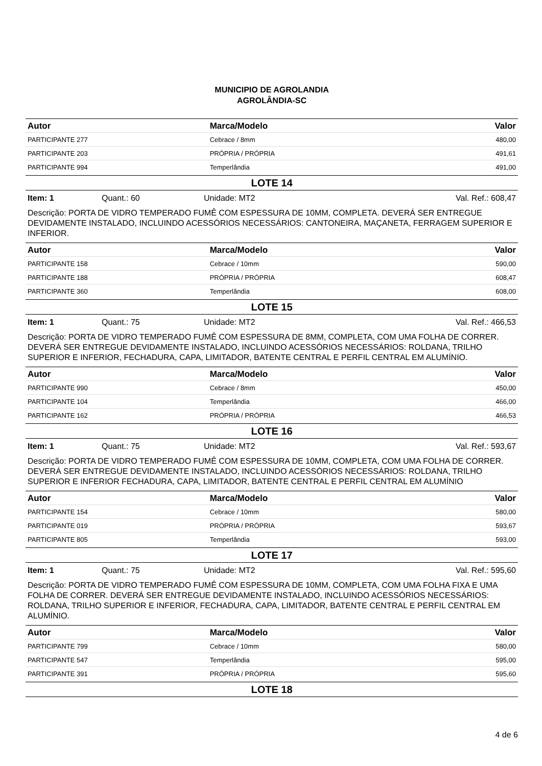MUNICIPIO DE AGROLANDIA
AGROLÂNDIA-SC
| Autor | Marca/Modelo | Valor |
| --- | --- | --- |
| PARTICIPANTE 277 | Cebrace / 8mm | 480,00 |
| PARTICIPANTE 203 | PRÓPRIA / PRÓPRIA | 491,61 |
| PARTICIPANTE 994 | Temperlândia | 491,00 |
LOTE 14
Item: 1 Quant.: 60 Unidade: MT2 Val. Ref.: 608,47
Descrição: PORTA DE VIDRO TEMPERADO FUMÊ COM ESPESSURA DE 10MM, COMPLETA. DEVERÁ SER ENTREGUE DEVIDAMENTE INSTALADO, INCLUINDO ACESSÓRIOS NECESSÁRIOS: CANTONEIRA, MAÇANETA, FERRAGEM SUPERIOR E INFERIOR.
| Autor | Marca/Modelo | Valor |
| --- | --- | --- |
| PARTICIPANTE 158 | Cebrace / 10mm | 590,00 |
| PARTICIPANTE 188 | PRÓPRIA / PRÓPRIA | 608,47 |
| PARTICIPANTE 360 | Temperlândia | 608,00 |
LOTE 15
Item: 1 Quant.: 75 Unidade: MT2 Val. Ref.: 466,53
Descrição: PORTA DE VIDRO TEMPERADO FUMÊ COM ESPESSURA DE 8MM, COMPLETA, COM UMA FOLHA DE CORRER. DEVERÁ SER ENTREGUE DEVIDAMENTE INSTALADO, INCLUINDO ACESSÓRIOS NECESSÁRIOS: ROLDANA, TRILHO SUPERIOR E INFERIOR, FECHADURA, CAPA, LIMITADOR, BATENTE CENTRAL E PERFIL CENTRAL EM ALUMÍNIO.
| Autor | Marca/Modelo | Valor |
| --- | --- | --- |
| PARTICIPANTE 990 | Cebrace / 8mm | 450,00 |
| PARTICIPANTE 104 | Temperlândia | 466,00 |
| PARTICIPANTE 162 | PRÓPRIA / PRÓPRIA | 466,53 |
LOTE 16
Item: 1 Quant.: 75 Unidade: MT2 Val. Ref.: 593,67
Descrição: PORTA DE VIDRO TEMPERADO FUMÊ COM ESPESSURA DE 10MM, COMPLETA, COM UMA FOLHA DE CORRER. DEVERÁ SER ENTREGUE DEVIDAMENTE INSTALADO, INCLUINDO ACESSÓRIOS NECESSÁRIOS: ROLDANA, TRILHO SUPERIOR E INFERIOR FECHADURA, CAPA, LIMITADOR, BATENTE CENTRAL E PERFIL CENTRAL EM ALUMÍNIO
| Autor | Marca/Modelo | Valor |
| --- | --- | --- |
| PARTICIPANTE 154 | Cebrace / 10mm | 580,00 |
| PARTICIPANTE 019 | PRÓPRIA / PRÓPRIA | 593,67 |
| PARTICIPANTE 805 | Temperlândia | 593,00 |
LOTE 17
Item: 1 Quant.: 75 Unidade: MT2 Val. Ref.: 595,60
Descrição: PORTA DE VIDRO TEMPERADO FUMÊ COM ESPESSURA DE 10MM, COMPLETA, COM UMA FOLHA FIXA E UMA FOLHA DE CORRER. DEVERÁ SER ENTREGUE DEVIDAMENTE INSTALADO, INCLUINDO ACESSÓRIOS NECESSÁRIOS: ROLDANA, TRILHO SUPERIOR E INFERIOR, FECHADURA, CAPA, LIMITADOR, BATENTE CENTRAL E PERFIL CENTRAL EM ALUMÍNIO.
| Autor | Marca/Modelo | Valor |
| --- | --- | --- |
| PARTICIPANTE 799 | Cebrace / 10mm | 580,00 |
| PARTICIPANTE 547 | Temperlândia | 595,00 |
| PARTICIPANTE 391 | PRÓPRIA / PRÓPRIA | 595,60 |
LOTE 18
4 de 6